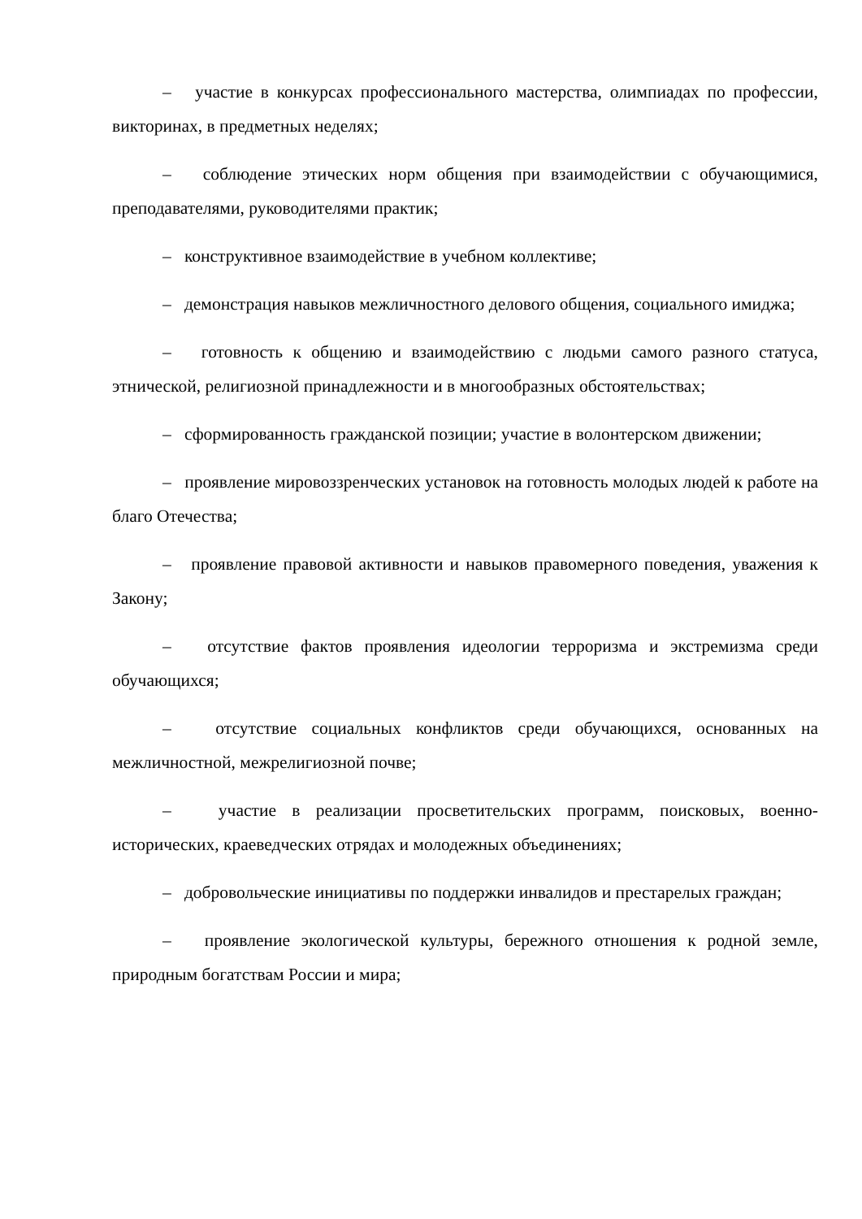– участие в конкурсах профессионального мастерства, олимпиадах по профессии, викторинах, в предметных неделях;
– соблюдение этических норм общения при взаимодействии с обучающимися, преподавателями, руководителями практик;
– конструктивное взаимодействие в учебном коллективе;
– демонстрация навыков межличностного делового общения, социального имиджа;
– готовность к общению и взаимодействию с людьми самого разного статуса, этнической, религиозной принадлежности и в многообразных обстоятельствах;
– сформированность гражданской позиции; участие в волонтерском движении;
– проявление мировоззренческих установок на готовность молодых людей к работе на благо Отечества;
– проявление правовой активности и навыков правомерного поведения, уважения к Закону;
– отсутствие фактов проявления идеологии терроризма и экстремизма среди обучающихся;
– отсутствие социальных конфликтов среди обучающихся, основанных на межличностной, межрелигиозной почве;
– участие в реализации просветительских программ, поисковых, военно-исторических, краеведческих отрядах и молодежных объединениях;
– добровольческие инициативы по поддержки инвалидов и престарелых граждан;
– проявление экологической культуры, бережного отношения к родной земле, природным богатствам России и мира;